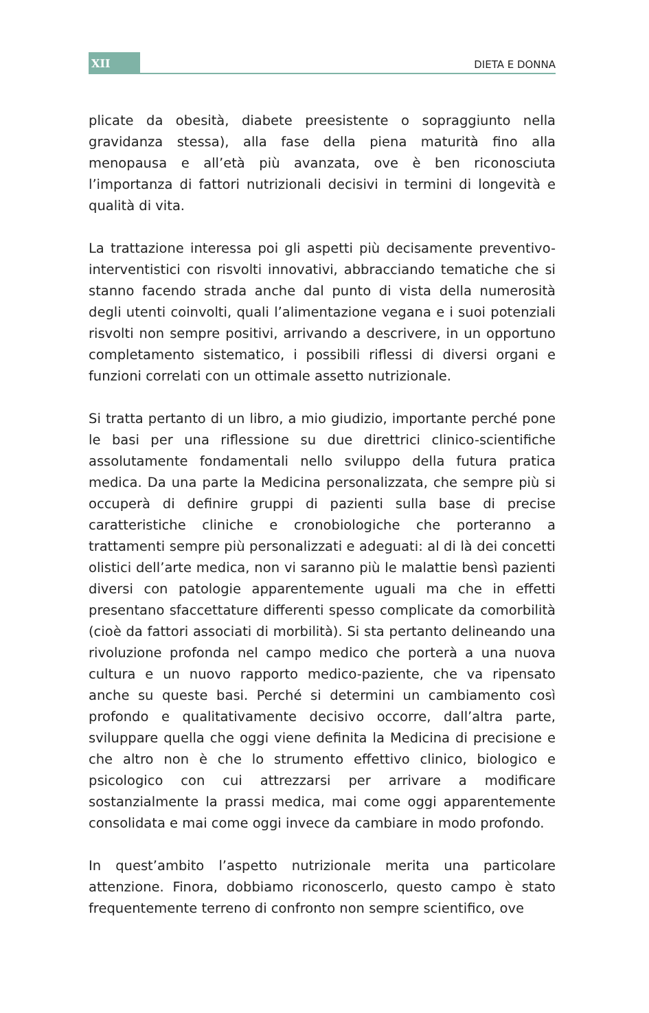XII
DIETA E DONNA
plicate da obesità, diabete preesistente o sopraggiunto nella gravidanza stessa), alla fase della piena maturità fino alla menopausa e all’età più avanzata, ove è ben riconosciuta l’importanza di fattori nutrizionali decisivi in termini di longevità e qualità di vita.
La trattazione interessa poi gli aspetti più decisamente preventivo-interventistici con risvolti innovativi, abbracciando tematiche che si stanno facendo strada anche dal punto di vista della numerosità degli utenti coinvolti, quali l’alimentazione vegana e i suoi potenziali risvolti non sempre positivi, arrivando a descrivere, in un opportuno completamento sistematico, i possibili riflessi di diversi organi e funzioni correlati con un ottimale assetto nutrizionale.
Si tratta pertanto di un libro, a mio giudizio, importante perché pone le basi per una riflessione su due direttrici clinico-scientifiche assolutamente fondamentali nello sviluppo della futura pratica medica. Da una parte la Medicina personalizzata, che sempre più si occuperà di definire gruppi di pazienti sulla base di precise caratteristiche cliniche e cronobiologiche che porteranno a trattamenti sempre più personalizzati e adeguati: al di là dei concetti olistici dell’arte medica, non vi saranno più le malattie bensì pazienti diversi con patologie apparentemente uguali ma che in effetti presentano sfaccettature differenti spesso complicate da comorbilità (cioè da fattori associati di morbilità). Si sta pertanto delineando una rivoluzione profonda nel campo medico che porterà a una nuova cultura e un nuovo rapporto medico-paziente, che va ripensato anche su queste basi. Perché si determini un cambiamento così profondo e qualitativamente decisivo occorre, dall’altra parte, sviluppare quella che oggi viene definita la Medicina di precisione e che altro non è che lo strumento effettivo clinico, biologico e psicologico con cui attrezzarsi per arrivare a modificare sostanzialmente la prassi medica, mai come oggi apparentemente consolidata e mai come oggi invece da cambiare in modo profondo.
In quest’ambito l’aspetto nutrizionale merita una particolare attenzione. Finora, dobbiamo riconoscerlo, questo campo è stato frequentemente terreno di confronto non sempre scientifico, ove